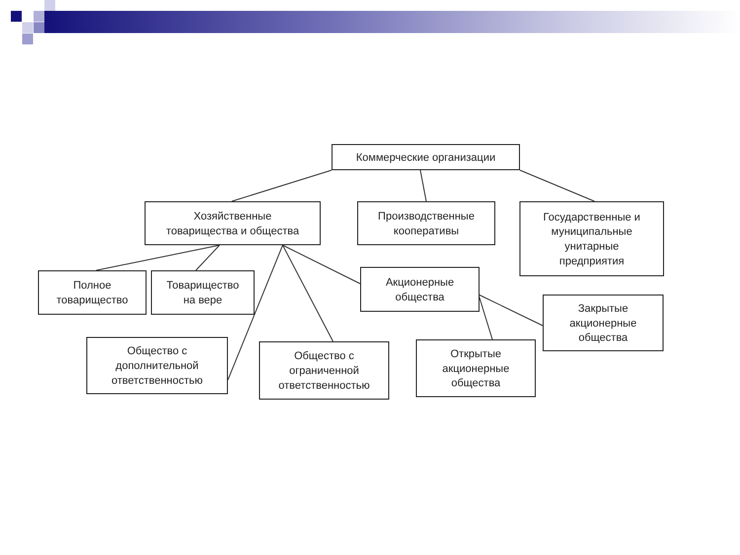Коммерческие организации
Хозяйственные
товарищества и общества
Производственные
кооперативы
Государственные и
муниципальные
унитарные
предприятия
Полное
товарищество
Товарищество
на вере
Акционерные
общества
Закрытые
акционерные
общества
Общество с
дополнительной
ответственностью
Общество с
ограниченной
ответственностью
Открытые
акционерные
общества